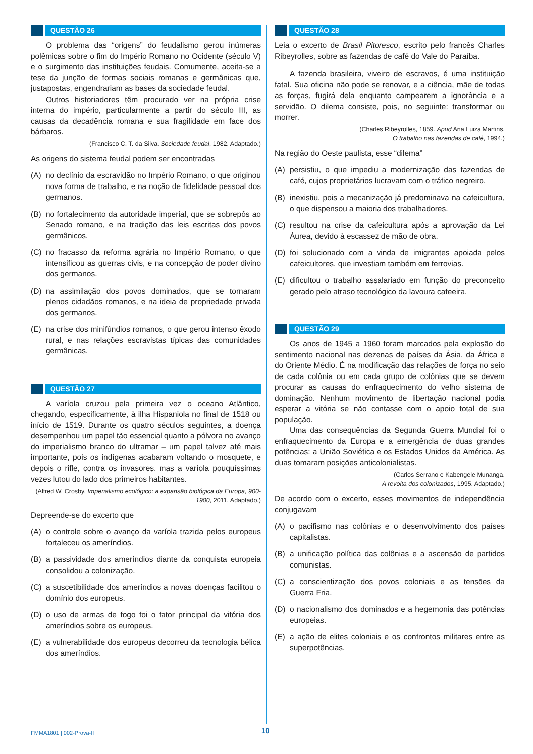QUESTÃO 26
O problema das “origens” do feudalismo gerou inúmeras polêmicas sobre o fim do Império Romano no Ocidente (século V) e o surgimento das instituições feudais. Comumente, aceita-se a tese da junção de formas sociais romanas e germânicas que, justapostas, engendrariam as bases da sociedade feudal.
Outros historiadores têm procurado ver na própria crise interna do império, particularmente a partir do século III, as causas da decadência romana e sua fragilidade em face dos bárbaros.
(Francisco C. T. da Silva. Sociedade feudal, 1982. Adaptado.)
As origens do sistema feudal podem ser encontradas
(A) no declínio da escravidão no Império Romano, o que originou nova forma de trabalho, e na noção de fidelidade pessoal dos germanos.
(B) no fortalecimento da autoridade imperial, que se sobrepôs ao Senado romano, e na tradição das leis escritas dos povos germânicos.
(C) no fracasso da reforma agrária no Império Romano, o que intensificou as guerras civis, e na concepção de poder divino dos germanos.
(D) na assimilação dos povos dominados, que se tornaram plenos cidadãos romanos, e na ideia de propriedade privada dos germanos.
(E) na crise dos minifúndios romanos, o que gerou intenso êxodo rural, e nas relações escravistas típicas das comunidades germânicas.
QUESTÃO 27
A varíola cruzou pela primeira vez o oceano Atlântico, chegando, especificamente, à ilha Hispaniola no final de 1518 ou início de 1519. Durante os quatro séculos seguintes, a doença desempenhou um papel tão essencial quanto a pólvora no avanço do imperialismo branco do ultramar – um papel talvez até mais importante, pois os indígenas acabaram voltando o mosquete, e depois o rifle, contra os invasores, mas a varíola pouquíssimas vezes lutou do lado dos primeiros habitantes.
(Alfred W. Crosby. Imperialismo ecológico: a expansão biológica da Europa, 900-1900, 2011. Adaptado.)
Depreende-se do excerto que
(A) o controle sobre o avanço da varíola trazida pelos europeus fortaleceu os ameríndios.
(B) a passividade dos ameríndios diante da conquista europeia consolidou a colonização.
(C) a suscetibilidade dos ameríndios a novas doenças facilitou o domínio dos europeus.
(D) o uso de armas de fogo foi o fator principal da vitória dos ameríndios sobre os europeus.
(E) a vulnerabilidade dos europeus decorreu da tecnologia bélica dos ameríndios.
QUESTÃO 28
Leia o excerto de Brasil Pitoresco, escrito pelo francês Charles Ribeyrolles, sobre as fazendas de café do Vale do Paraíba.
A fazenda brasileira, viveiro de escravos, é uma instituição fatal. Sua oficina não pode se renovar, e a ciência, mãe de todas as forças, fugirá dela enquanto campearem a ignorância e a servidão. O dilema consiste, pois, no seguinte: transformar ou morrer.
(Charles Ribeyrolles, 1859. Apud Ana Luiza Martins.
O trabalho nas fazendas de café, 1994.)
Na região do Oeste paulista, esse “dilema”
(A) persistiu, o que impediu a modernização das fazendas de café, cujos proprietários lucravam com o tráfico negreiro.
(B) inexistiu, pois a mecanização já predominava na cafeicultura, o que dispensou a maioria dos trabalhadores.
(C) resultou na crise da cafeicultura após a aprovação da Lei Áurea, devido à escassez de mão de obra.
(D) foi solucionado com a vinda de imigrantes apoiada pelos cafeicultores, que investiam também em ferrovias.
(E) dificultou o trabalho assalariado em função do preconceito gerado pelo atraso tecnológico da lavoura cafeeira.
QUESTÃO 29
Os anos de 1945 a 1960 foram marcados pela explosão do sentimento nacional nas dezenas de países da Ásia, da África e do Oriente Médio. É na modificação das relações de força no seio de cada colônia ou em cada grupo de colônias que se devem procurar as causas do enfraquecimento do velho sistema de dominação. Nenhum movimento de libertação nacional podia esperar a vitória se não contasse com o apoio total de sua população.
Uma das consequências da Segunda Guerra Mundial foi o enfraquecimento da Europa e a emergência de duas grandes potências: a União Soviética e os Estados Unidos da América. As duas tomaram posições anticolonialistas.
(Carlos Serrano e Kabengele Munanga.
A revolta dos colonizados, 1995. Adaptado.)
De acordo com o excerto, esses movimentos de independência conjugavam
(A) o pacifismo nas colônias e o desenvolvimento dos países capitalistas.
(B) a unificação política das colônias e a ascensão de partidos comunistas.
(C) a conscientização dos povos coloniais e as tensões da Guerra Fria.
(D) o nacionalismo dos dominados e a hegemonia das potências europeias.
(E) a ação de elites coloniais e os confrontos militares entre as superpotências.
FMMA1801 | 002-Prova-II 10